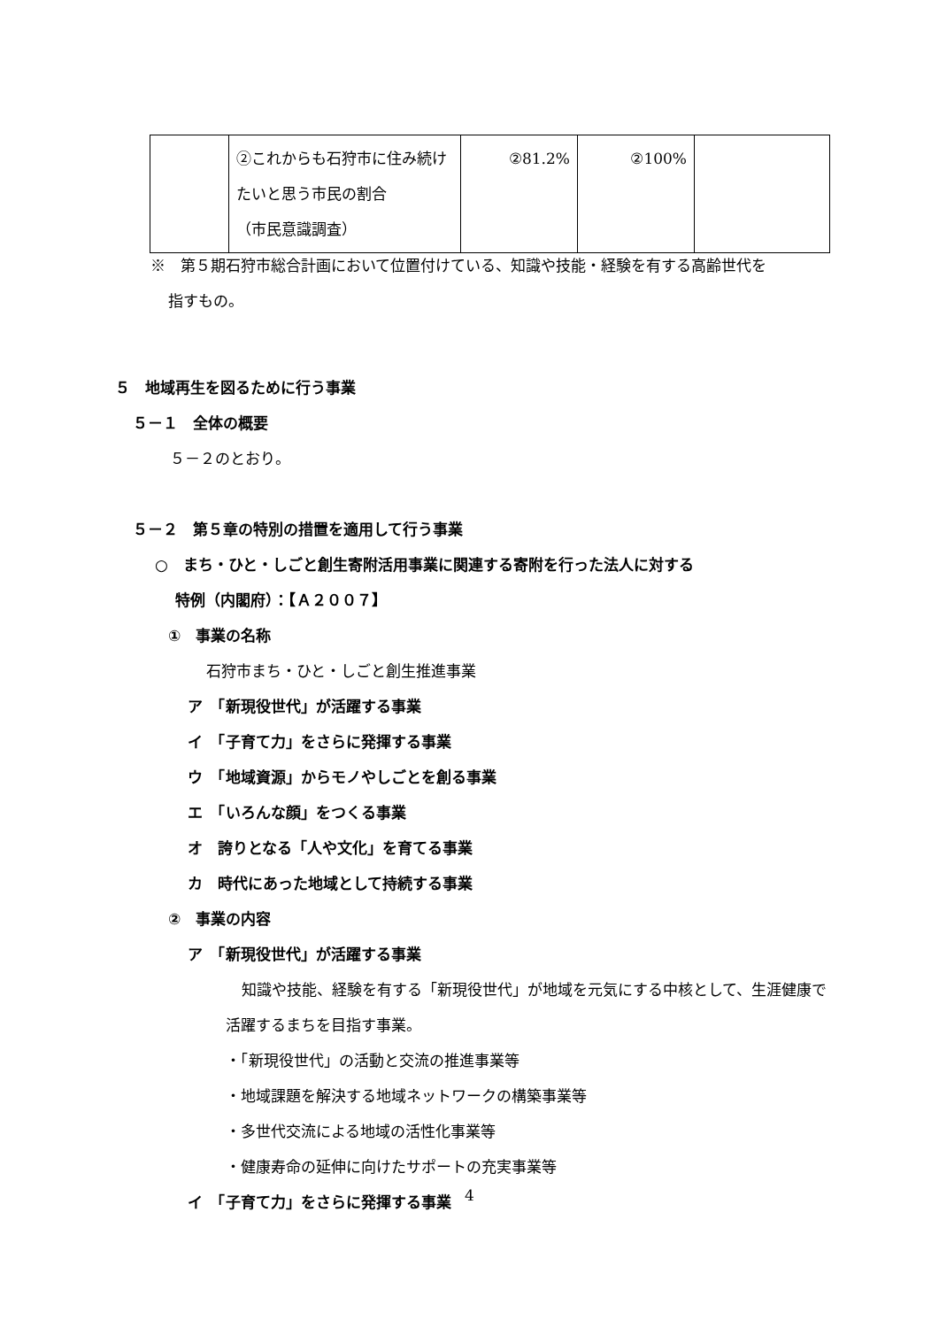| | ②これからも石狩市に住み続けたいと思う市民の割合 （市民意識調査） | ②81.2% | ②100% | |
※　第５期石狩市総合計画において位置付けている、知識や技能・経験を有する高齢世代を
指すもの。
５　地域再生を図るために行う事業
５－１　全体の概要
５－２のとおり。
５－２　第５章の特別の措置を適用して行う事業
○　まち・ひと・しごと創生寄附活用事業に関連する寄附を行った法人に対する
特例（内閣府）：【Ａ２００７】
①　事業の名称
石狩市まち・ひと・しごと創生推進事業
ア　「新現役世代」が活躍する事業
イ　「子育て力」をさらに発揮する事業
ウ　「地域資源」からモノやしごとを創る事業
エ　「いろんな顔」をつくる事業
オ　誇りとなる「人や文化」を育てる事業
カ　時代にあった地域として持続する事業
②　事業の内容
ア　「新現役世代」が活躍する事業
知識や技能、経験を有する「新現役世代」が地域を元気にする中核として、生涯健康で活躍するまちを目指す事業。
・「新現役世代」の活動と交流の推進事業等
・地域課題を解決する地域ネットワークの構築事業等
・多世代交流による地域の活性化事業等
・健康寿命の延伸に向けたサポートの充実事業等
イ　「子育て力」をさらに発揮する事業
4